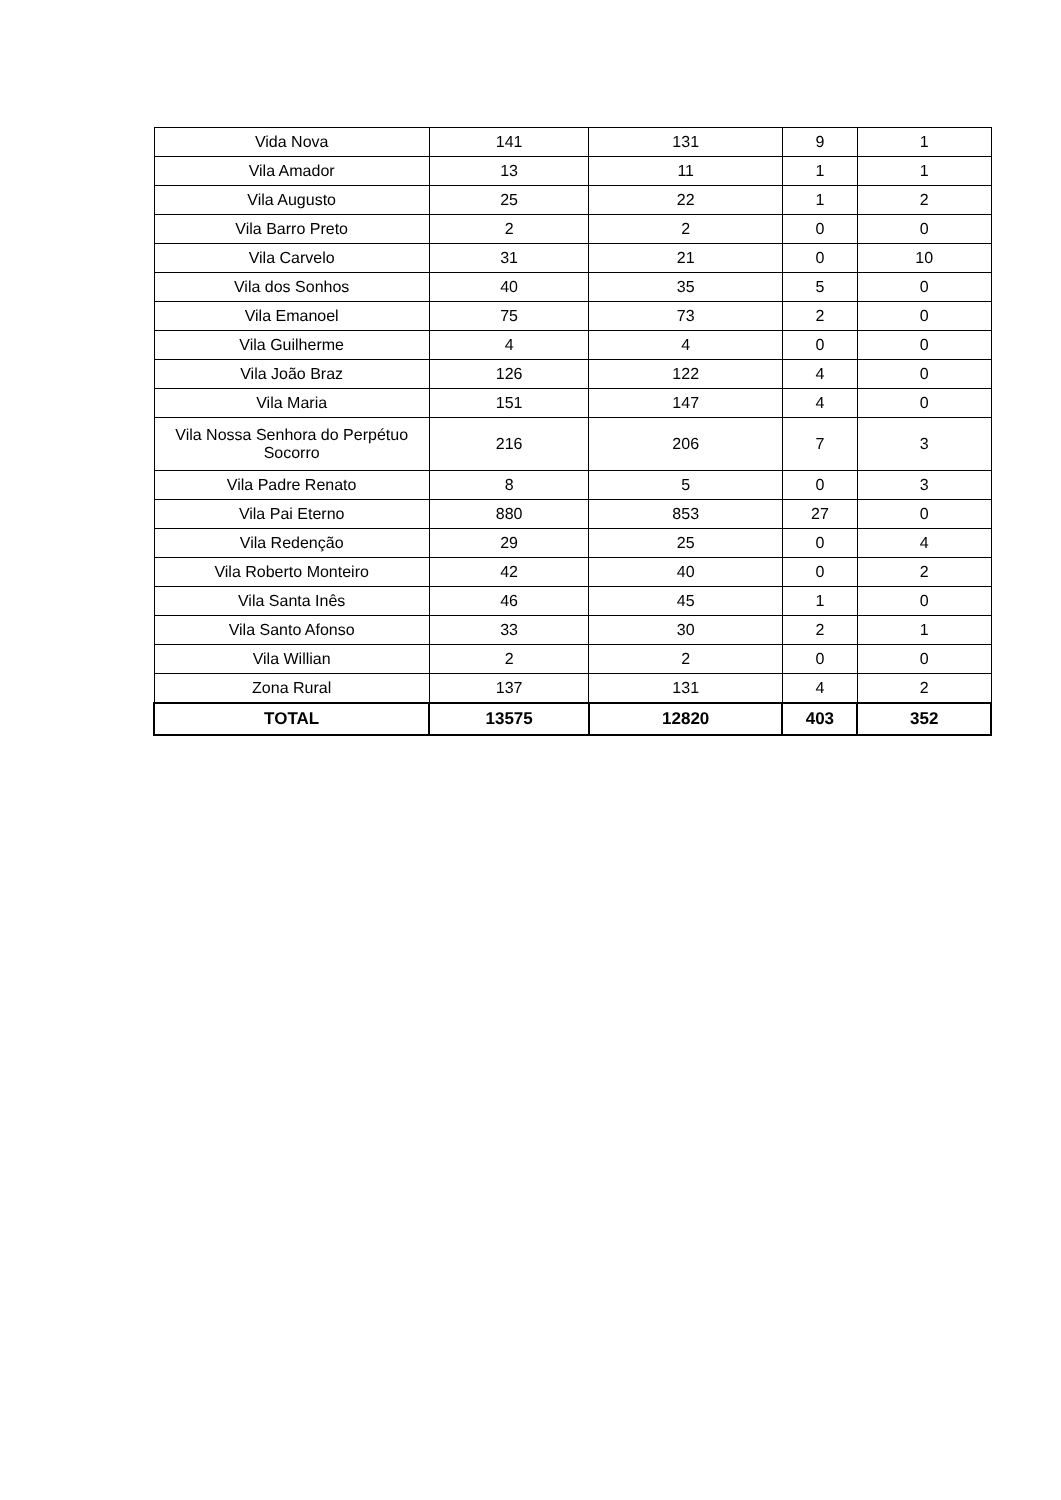| Vida Nova | 141 | 131 | 9 | 1 |
| Vila Amador | 13 | 11 | 1 | 1 |
| Vila Augusto | 25 | 22 | 1 | 2 |
| Vila Barro Preto | 2 | 2 | 0 | 0 |
| Vila Carvelo | 31 | 21 | 0 | 10 |
| Vila dos Sonhos | 40 | 35 | 5 | 0 |
| Vila Emanoel | 75 | 73 | 2 | 0 |
| Vila Guilherme | 4 | 4 | 0 | 0 |
| Vila João Braz | 126 | 122 | 4 | 0 |
| Vila Maria | 151 | 147 | 4 | 0 |
| Vila Nossa Senhora do Perpétuo Socorro | 216 | 206 | 7 | 3 |
| Vila Padre Renato | 8 | 5 | 0 | 3 |
| Vila Pai Eterno | 880 | 853 | 27 | 0 |
| Vila Redenção | 29 | 25 | 0 | 4 |
| Vila Roberto Monteiro | 42 | 40 | 0 | 2 |
| Vila Santa Inês | 46 | 45 | 1 | 0 |
| Vila Santo Afonso | 33 | 30 | 2 | 1 |
| Vila Willian | 2 | 2 | 0 | 0 |
| Zona Rural | 137 | 131 | 4 | 2 |
| TOTAL | 13575 | 12820 | 403 | 352 |